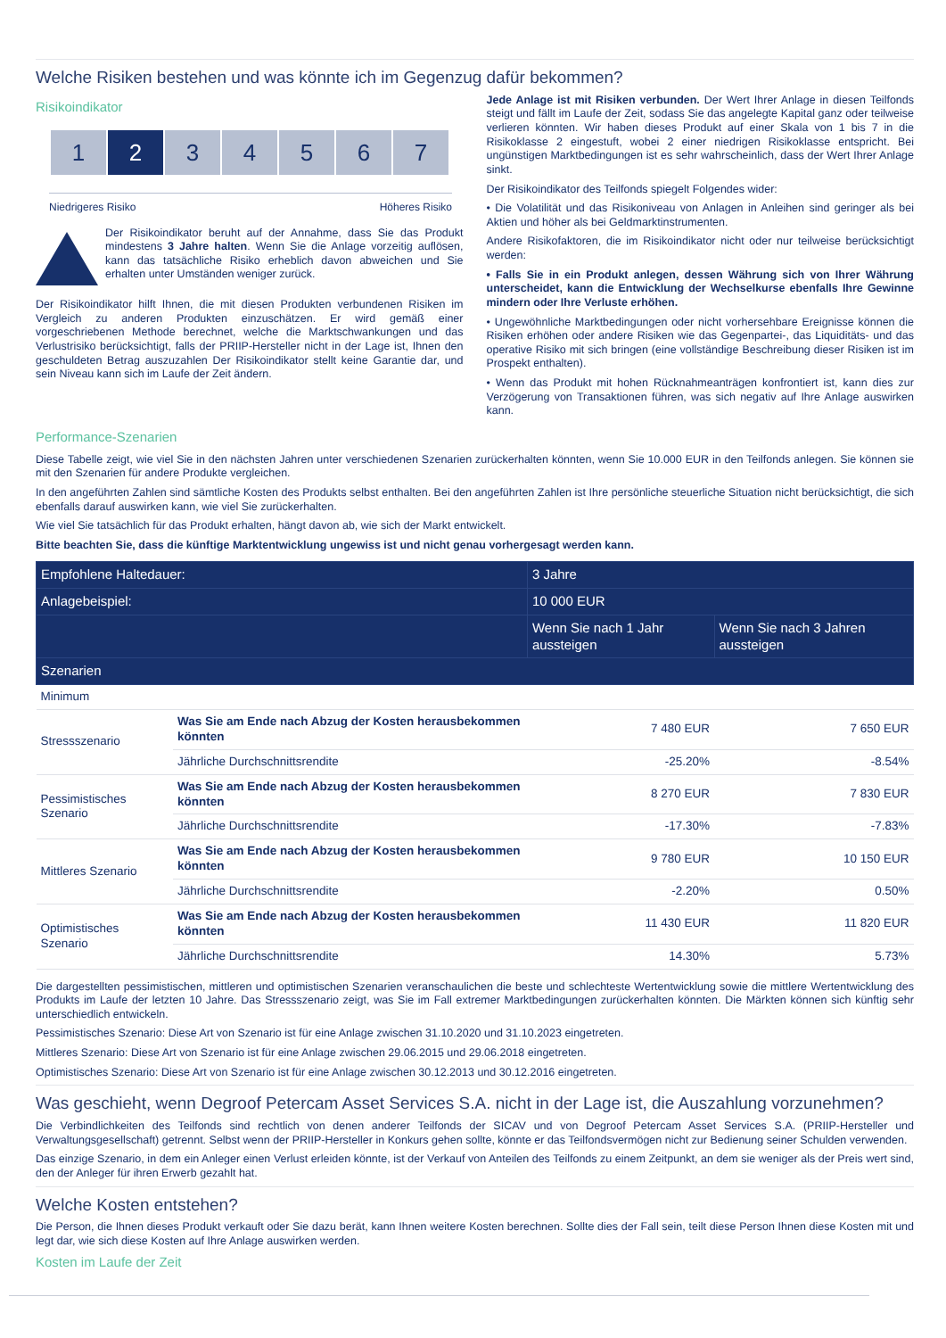Welche Risiken bestehen und was könnte ich im Gegenzug dafür bekommen?
Risikoindikator
1 2 3 4 5 6 7
Niedrigeres Risiko Höheres Risiko
Der Risikoindikator beruht auf der Annahme, dass Sie das Produkt mindestens 3 Jahre halten. Wenn Sie die Anlage vorzeitig auflösen, kann das tatsächliche Risiko erheblich davon abweichen und Sie erhalten unter Umständen weniger zurück.
Der Risikoindikator hilft Ihnen, die mit diesen Produkten verbundenen Risiken im Vergleich zu anderen Produkten einzuschätzen. Er wird gemäß einer vorgeschriebenen Methode berechnet, welche die Marktschwankungen und das Verlustrisiko berücksichtigt, falls der PRIIP-Hersteller nicht in der Lage ist, Ihnen den geschuldeten Betrag auszuzahlen Der Risikoindikator stellt keine Garantie dar, und sein Niveau kann sich im Laufe der Zeit ändern.
Jede Anlage ist mit Risiken verbunden. Der Wert Ihrer Anlage in diesen Teilfonds steigt und fällt im Laufe der Zeit, sodass Sie das angelegte Kapital ganz oder teilweise verlieren könnten. Wir haben dieses Produkt auf einer Skala von 1 bis 7 in die Risikoklasse 2 eingestuft, wobei 2 einer niedrigen Risikoklasse entspricht. Bei ungünstigen Marktbedingungen ist es sehr wahrscheinlich, dass der Wert Ihrer Anlage sinkt.
Der Risikoindikator des Teilfonds spiegelt Folgendes wider:
• Die Volatilität und das Risikoniveau von Anlagen in Anleihen sind geringer als bei Aktien und höher als bei Geldmarktinstrumenten.
Andere Risikofaktoren, die im Risikoindikator nicht oder nur teilweise berücksichtigt werden:
• Falls Sie in ein Produkt anlegen, dessen Währung sich von Ihrer Währung unterscheidet, kann die Entwicklung der Wechselkurse ebenfalls Ihre Gewinne mindern oder Ihre Verluste erhöhen.
• Ungewöhnliche Marktbedingungen oder nicht vorhersehbare Ereignisse können die Risiken erhöhen oder andere Risiken wie das Gegenpartei-, das Liquiditäts- und das operative Risiko mit sich bringen (eine vollständige Beschreibung dieser Risiken ist im Prospekt enthalten).
• Wenn das Produkt mit hohen Rücknahmeanträgen konfrontiert ist, kann dies zur Verzögerung von Transaktionen führen, was sich negativ auf Ihre Anlage auswirken kann.
Performance-Szenarien
Diese Tabelle zeigt, wie viel Sie in den nächsten Jahren unter verschiedenen Szenarien zurückerhalten könnten, wenn Sie 10.000 EUR in den Teilfonds anlegen. Sie können sie mit den Szenarien für andere Produkte vergleichen.
In den angeführten Zahlen sind sämtliche Kosten des Produkts selbst enthalten. Bei den angeführten Zahlen ist Ihre persönliche steuerliche Situation nicht berücksichtigt, die sich ebenfalls darauf auswirken kann, wie viel Sie zurückerhalten.
Wie viel Sie tatsächlich für das Produkt erhalten, hängt davon ab, wie sich der Markt entwickelt.
Bitte beachten Sie, dass die künftige Marktentwicklung ungewiss ist und nicht genau vorhergesagt werden kann.
| Empfohlene Haltedauer: | | 3 Jahre | |
| --- | --- | --- | --- |
| Anlagebeispiel: | | 10 000 EUR | |
| | | Wenn Sie nach 1 Jahr aussteigen | Wenn Sie nach 3 Jahren aussteigen |
| Szenarien | | | |
| Minimum | | | |
| Stressszenario | Was Sie am Ende nach Abzug der Kosten herausbekommen könnten | 7 480 EUR | 7 650 EUR |
| | Jährliche Durchschnittsrendite | -25.20% | -8.54% |
| Pessimistisches Szenario | Was Sie am Ende nach Abzug der Kosten herausbekommen könnten | 8 270 EUR | 7 830 EUR |
| | Jährliche Durchschnittsrendite | -17.30% | -7.83% |
| Mittleres Szenario | Was Sie am Ende nach Abzug der Kosten herausbekommen könnten | 9 780 EUR | 10 150 EUR |
| | Jährliche Durchschnittsrendite | -2.20% | 0.50% |
| Optimistisches Szenario | Was Sie am Ende nach Abzug der Kosten herausbekommen könnten | 11 430 EUR | 11 820 EUR |
| | Jährliche Durchschnittsrendite | 14.30% | 5.73% |
Die dargestellten pessimistischen, mittleren und optimistischen Szenarien veranschaulichen die beste und schlechteste Wertentwicklung sowie die mittlere Wertentwicklung des Produkts im Laufe der letzten 10 Jahre. Das Stressszenario zeigt, was Sie im Fall extremer Marktbedingungen zurückerhalten könnten. Die Märkten können sich künftig sehr unterschiedlich entwickeln.
Pessimistisches Szenario: Diese Art von Szenario ist für eine Anlage zwischen 31.10.2020 und 31.10.2023 eingetreten.
Mittleres Szenario: Diese Art von Szenario ist für eine Anlage zwischen 29.06.2015 und 29.06.2018 eingetreten.
Optimistisches Szenario: Diese Art von Szenario ist für eine Anlage zwischen 30.12.2013 und 30.12.2016 eingetreten.
Was geschieht, wenn Degroof Petercam Asset Services S.A. nicht in der Lage ist, die Auszahlung vorzunehmen?
Die Verbindlichkeiten des Teilfonds sind rechtlich von denen anderer Teilfonds der SICAV und von Degroof Petercam Asset Services S.A. (PRIIP-Hersteller und Verwaltungsgesellschaft) getrennt. Selbst wenn der PRIIP-Hersteller in Konkurs gehen sollte, könnte er das Teilfondsvermögen nicht zur Bedienung seiner Schulden verwenden.
Das einzige Szenario, in dem ein Anleger einen Verlust erleiden könnte, ist der Verkauf von Anteilen des Teilfonds zu einem Zeitpunkt, an dem sie weniger als der Preis wert sind, den der Anleger für ihren Erwerb gezahlt hat.
Welche Kosten entstehen?
Die Person, die Ihnen dieses Produkt verkauft oder Sie dazu berät, kann Ihnen weitere Kosten berechnen. Sollte dies der Fall sein, teilt diese Person Ihnen diese Kosten mit und legt dar, wie sich diese Kosten auf Ihre Anlage auswirken werden.
Kosten im Laufe der Zeit